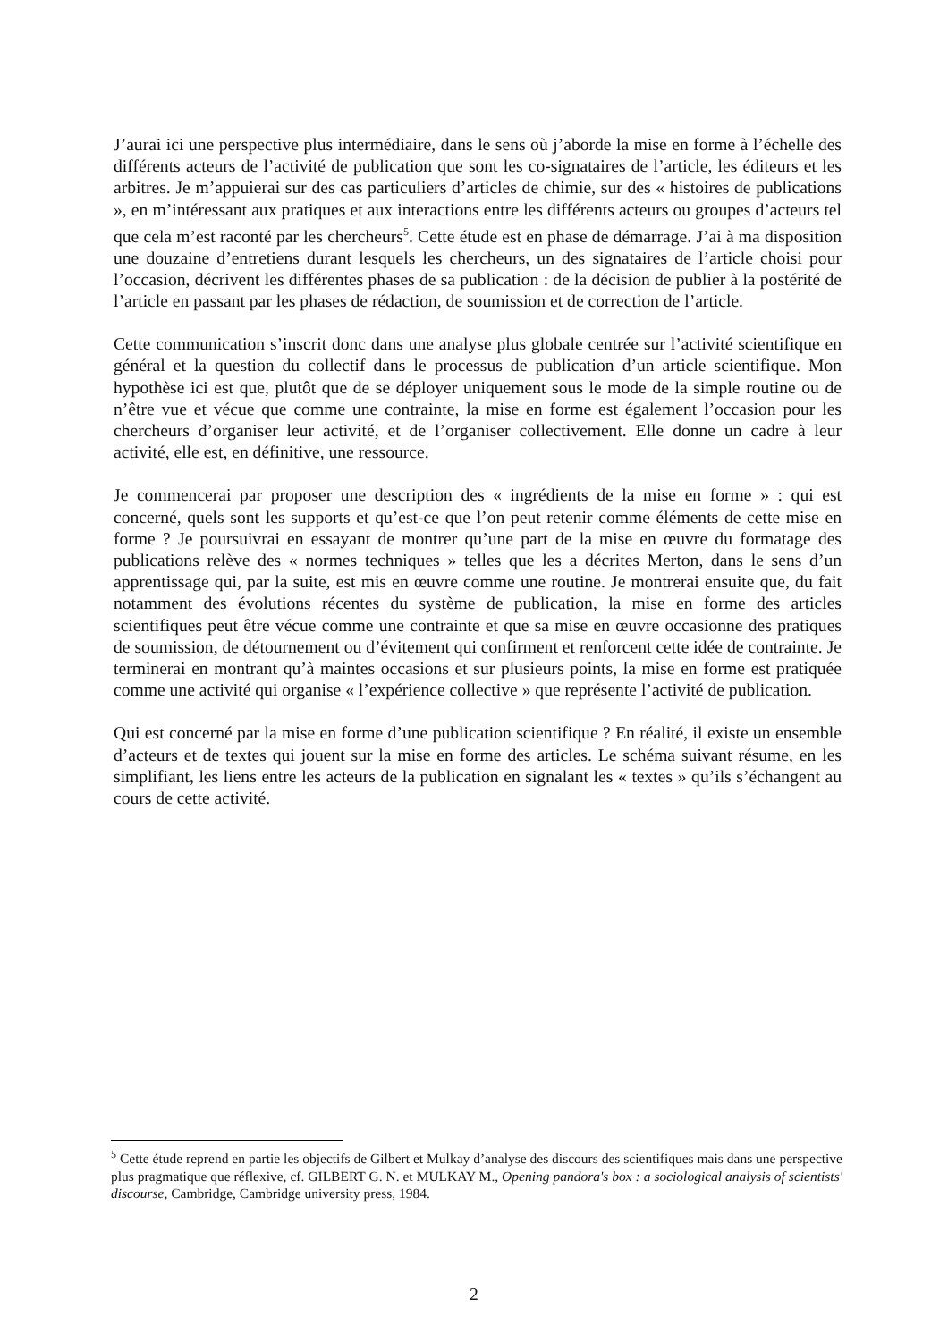J’aurai ici une perspective plus intermédiaire, dans le sens où j’aborde la mise en forme à l’échelle des différents acteurs de l’activité de publication que sont les co-signataires de l’article, les éditeurs et les arbitres. Je m’appuierai sur des cas particuliers d’articles de chimie, sur des « histoires de publications », en m’intéressant aux pratiques et aux interactions entre les différents acteurs ou groupes d’acteurs tel que cela m’est raconté par les chercheurs<sup>5</sup>. Cette étude est en phase de démarrage. J’ai à ma disposition une douzaine d’entretiens durant lesquels les chercheurs, un des signataires de l’article choisi pour l’occasion, décrivent les différentes phases de sa publication : de la décision de publier à la postérité de l’article en passant par les phases de rédaction, de soumission et de correction de l’article.
Cette communication s’inscrit donc dans une analyse plus globale centrée sur l’activité scientifique en général et la question du collectif dans le processus de publication d’un article scientifique. Mon hypothèse ici est que, plutôt que de se déployer uniquement sous le mode de la simple routine ou de n’être vue et vécue que comme une contrainte, la mise en forme est également l’occasion pour les chercheurs d’organiser leur activité, et de l’organiser collectivement. Elle donne un cadre à leur activité, elle est, en définitive, une ressource.
Je commencerai par proposer une description des « ingrédients de la mise en forme » : qui est concerné, quels sont les supports et qu’est-ce que l’on peut retenir comme éléments de cette mise en forme ? Je poursuivrai en essayant de montrer qu’une part de la mise en œuvre du formatage des publications relève des « normes techniques » telles que les a décrites Merton, dans le sens d’un apprentissage qui, par la suite, est mis en œuvre comme une routine. Je montrerai ensuite que, du fait notamment des évolutions récentes du système de publication, la mise en forme des articles scientifiques peut être vécue comme une contrainte et que sa mise en œuvre occasionne des pratiques de soumission, de détournement ou d’évitement qui confirment et renforcent cette idée de contrainte. Je terminerai en montrant qu’à maintes occasions et sur plusieurs points, la mise en forme est pratiquée comme une activité qui organise « l’expérience collective » que représente l’activité de publication.
Qui est concerné par la mise en forme d’une publication scientifique ? En réalité, il existe un ensemble d’acteurs et de textes qui jouent sur la mise en forme des articles. Le schéma suivant résume, en les simplifiant, les liens entre les acteurs de la publication en signalant les « textes » qu’ils s’échangent au cours de cette activité.
<sup>5</sup> Cette étude reprend en partie les objectifs de Gilbert et Mulkay d’analyse des discours des scientifiques mais dans une perspective plus pragmatique que réflexive, cf. GILBERT G. N. et MULKAY M., Opening pandora's box : a sociological analysis of scientists' discourse, Cambridge, Cambridge university press, 1984.
2